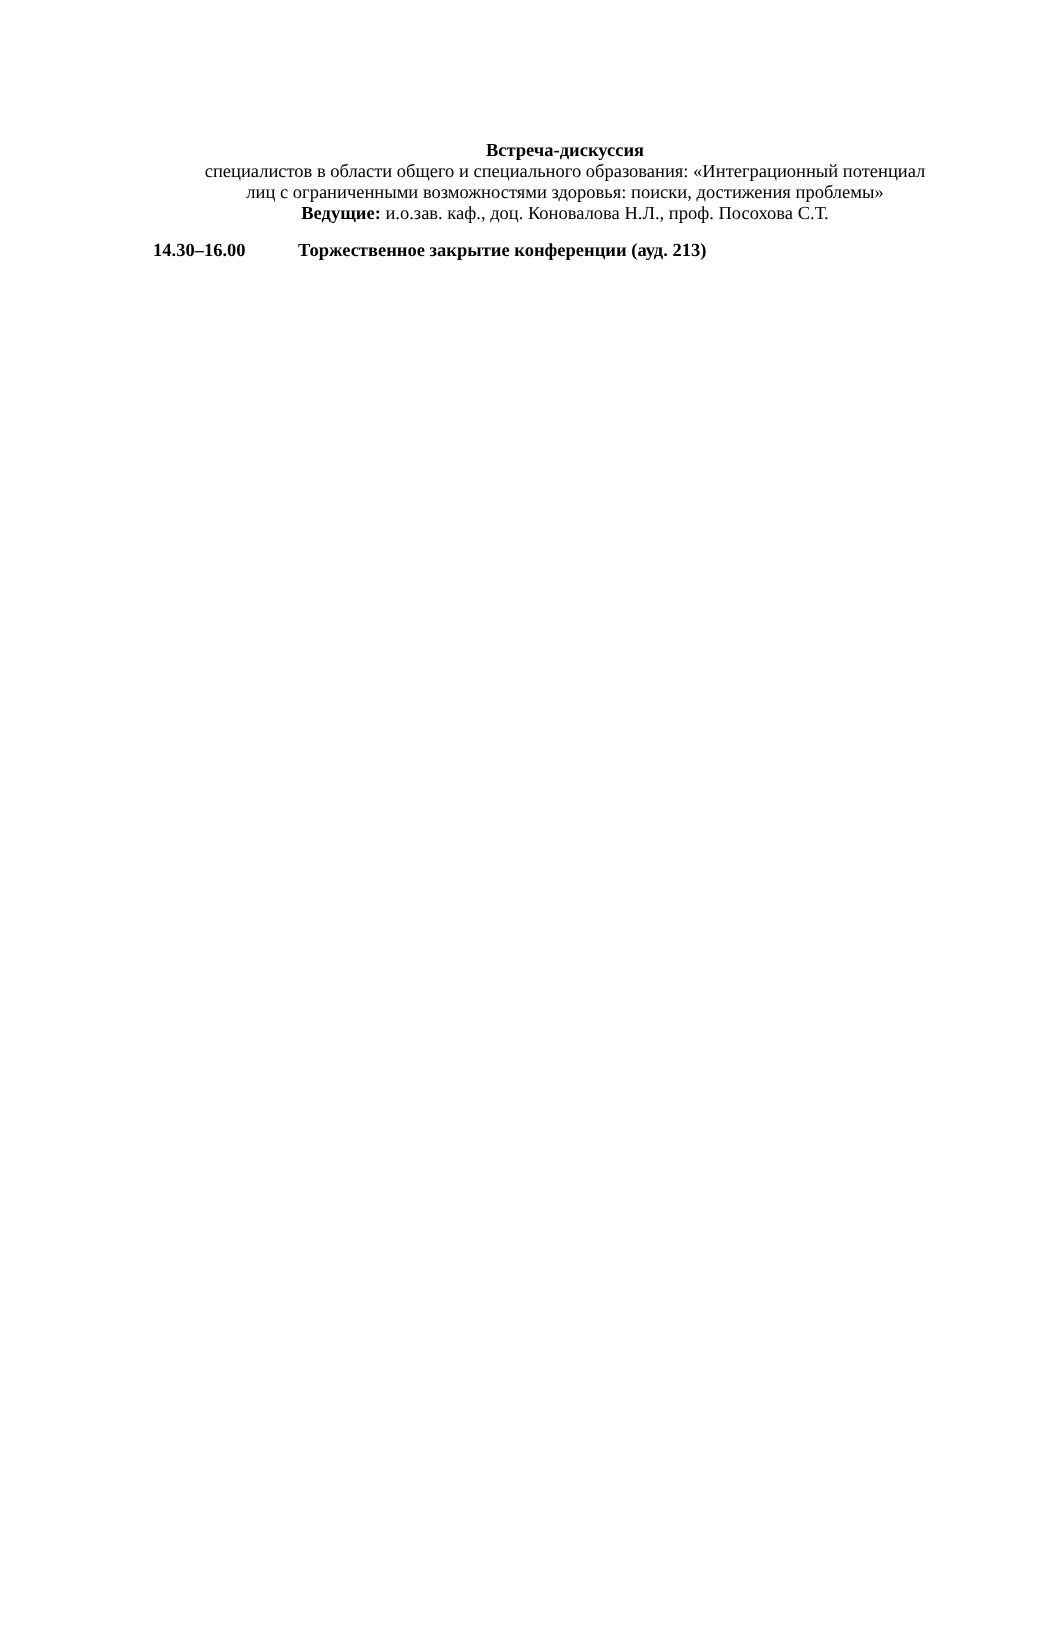Встреча-дискуссия
специалистов в области общего и специального образования: «Интеграционный потенциал лиц с ограниченными возможностями здоровья: поиски, достижения проблемы»
Ведущие: и.о.зав. каф., доц. Коновалова Н.Л., проф. Посохова С.Т.
14.30–16.00 Торжественное закрытие конференции (ауд. 213)